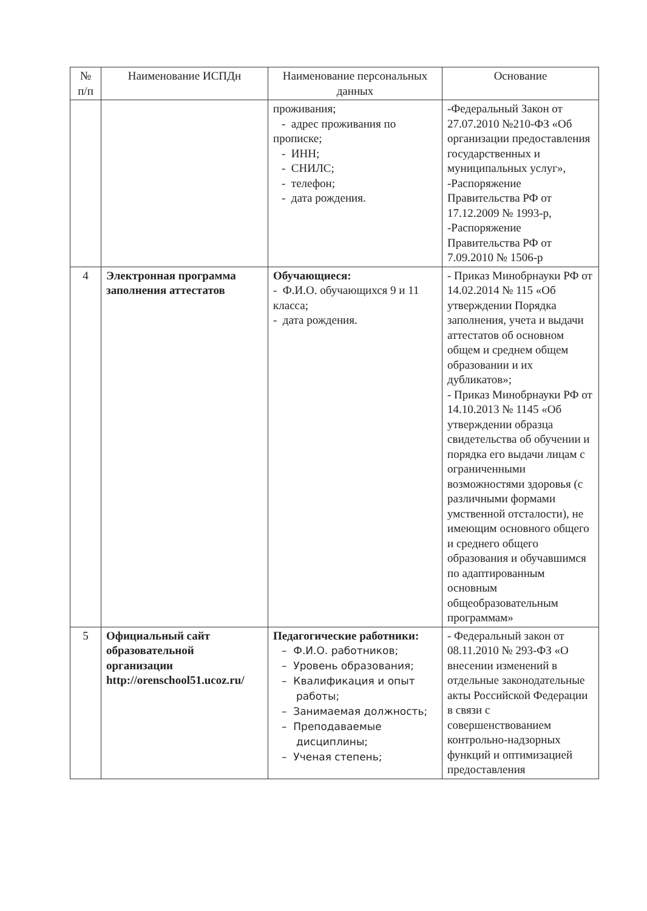| № п/п | Наименование ИСПДн | Наименование персональных данных | Основание |
| --- | --- | --- | --- |
| | | проживания; - адрес проживания по прописке; - ИНН; - СНИЛС; - телефон; - дата рождения. | -Федеральный Закон от 27.07.2010 №210-ФЗ «Об организации предоставления государственных и муниципальных услуг», -Распоряжение Правительства РФ от 17.12.2009 № 1993-р, -Распоряжение Правительства РФ от 7.09.2010 № 1506-р |
| 4 | Электронная программа заполнения аттестатов | Обучающиеся: - Ф.И.О. обучающихся 9 и 11 класса; - дата рождения. | - Приказ Минобрнауки РФ от 14.02.2014 № 115 «Об утверждении Порядка заполнения, учета и выдачи аттестатов об основном общем и среднем общем образовании и их дубликатов»; - Приказ Минобрнауки РФ от 14.10.2013 № 1145 «Об утверждении образца свидетельства об обучении и порядка его выдачи лицам с ограниченными возможностями здоровья (с различными формами умственной отсталости), не имеющим основного общего и среднего общего образования и обучавшимся по адаптированным основным общеобразовательным программам» |
| 5 | Официальный сайт образовательной организации http://orenschool51.ucoz.ru/ | Педагогические работники: – Ф.И.О. работников; – Уровень образования; – Квалификация и опыт работы; – Занимаемая должность; – Преподаваемые дисциплины; – Ученая степень; | - Федеральный закон от 08.11.2010 № 293-ФЗ «О внесении изменений в отдельные законодательные акты Российской Федерации в связи с совершенствованием контрольно-надзорных функций и оптимизацией предоставления |